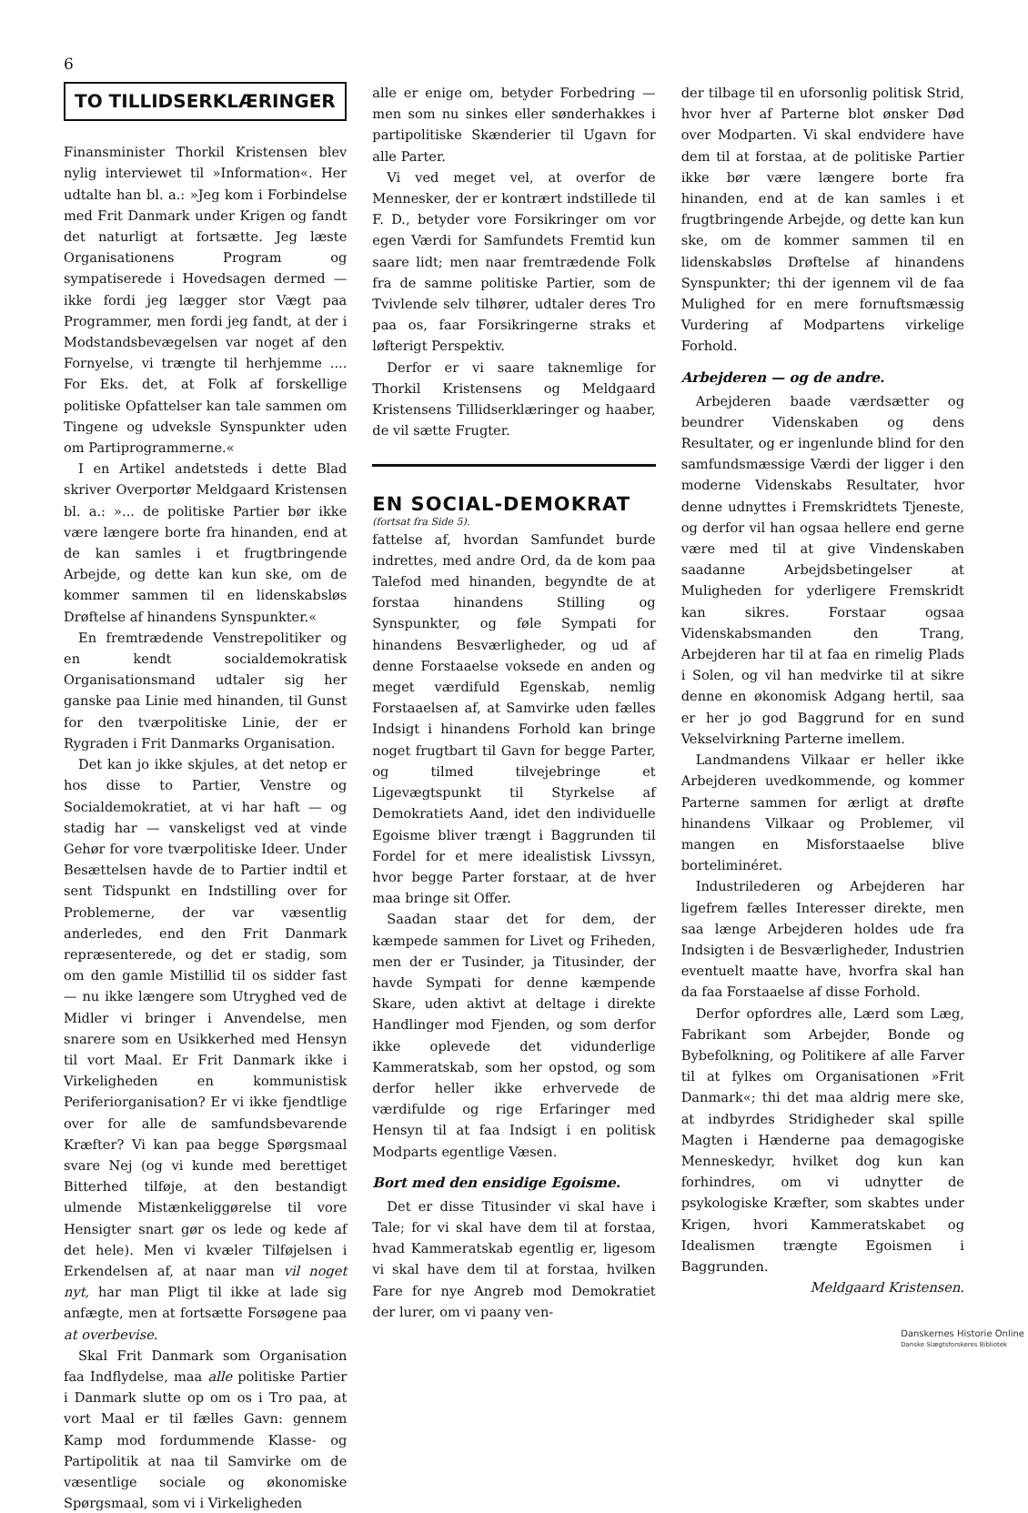6
TO TILLIDSERKLÆRINGER
Finansminister Thorkil Kristensen blev nylig interviewet til »Information«. Her udtalte han bl. a.: »Jeg kom i Forbindelse med Frit Danmark under Krigen og fandt det naturligt at fortsætte. Jeg læste Organisationens Program og sympatiserede i Hovedsagen dermed — ikke fordi jeg lægger stor Vægt paa Programmer, men fordi jeg fandt, at der i Modstandsbevægelsen var noget af den Fornyelse, vi trængte til herhjemme .... For Eks. det, at Folk af forskellige politiske Opfattelser kan tale sammen om Tingene og udveksle Synspunkter uden om Partiprogrammerne.«
I en Artikel andetsteds i dette Blad skriver Overportør Meldgaard Kristensen bl. a.: »... de politiske Partier bør ikke være længere borte fra hinanden, end at de kan samles i et frugtbringende Arbejde, og dette kan kun ske, om de kommer sammen til en lidenskabsløs Drøftelse af hinandens Synspunkter.«
En fremtrædende Venstrepolitiker og en kendt socialdemokratisk Organisationsmand udtaler sig her ganske paa Linie med hinanden, til Gunst for den tværpolitiske Linie, der er Rygraden i Frit Danmarks Organisation.
Det kan jo ikke skjules, at det netop er hos disse to Partier, Venstre og Socialdemokratiet, at vi har haft — og stadig har — vanskeligst ved at vinde Gehør for vore tværpolitiske Ideer. Under Besættelsen havde de to Partier indtil et sent Tidspunkt en Indstilling over for Problemerne, der var væsentlig anderledes, end den Frit Danmark repræsenterede, og det er stadig, som om den gamle Mistillid til os sidder fast — nu ikke længere som Utryghed ved de Midler vi bringer i Anvendelse, men snarere som en Usikkerhed med Hensyn til vort Maal. Er Frit Danmark ikke i Virkeligheden en kommunistisk Periferiorganisation? Er vi ikke fjendtlige over for alle de samfundsbevarende Kræfter? Vi kan paa begge Spørgsmaal svare Nej (og vi kunde med berettiget Bitterhed tilføje, at den bestandigt ulmende Mistænkeliggørelse til vore Hensigter snart gør os lede og kede af det hele). Men vi kvæler Tilføjelsen i Erkendelsen af, at naar man vil noget nyt, har man Pligt til ikke at lade sig anfægte, men at fortsætte Forsøgene paa at overbevise.
Skal Frit Danmark som Organisation faa Indflydelse, maa alle politiske Partier i Danmark slutte op om os i Tro paa, at vort Maal er til fælles Gavn: gennem Kamp mod fordummende Klasse- og Partipolitik at naa til Samvirke om de væsentlige sociale og økonomiske Spørgsmaal, som vi i Virkeligheden
alle er enige om, betyder Forbedring — men som nu sinkes eller sønderhakkes i partipolitiske Skænderier til Ugavn for alle Parter.
Vi ved meget vel, at overfor de Mennesker, der er kontrært indstillede til F. D., betyder vore Forsikringer om vor egen Værdi for Samfundets Fremtid kun saare lidt; men naar fremtrædende Folk fra de samme politiske Partier, som de Tvivlende selv tilhører, udtaler deres Tro paa os, faar Forsikringerne straks et løfterigt Perspektiv.
Derfor er vi saare taknemlige for Thorkil Kristensens og Meldgaard Kristensens Tillidserklæringer og haaber, de vil sætte Frugter.
EN SOCIAL-DEMOKRAT
(fortsat fra Side 5).
fattelse af, hvordan Samfundet burde indrettes, med andre Ord, da de kom paa Talefod med hinanden, begyndte de at forstaa hinandens Stilling og Synspunkter, og føle Sympati for hinandens Besværligheder, og ud af denne Forstaaelse voksede en anden og meget værdifuld Egenskab, nemlig Forstaaelsen af, at Samvirke uden fælles Indsigt i hinandens Forhold kan bringe noget frugtbart til Gavn for begge Parter, og tilmed tilvejebringe et Ligevægtspunkt til Styrkelse af Demokratiets Aand, idet den individuelle Egoisme bliver trængt i Baggrunden til Fordel for et mere idealistisk Livssyn, hvor begge Parter forstaar, at de hver maa bringe sit Offer.
Saadan staar det for dem, der kæmpede sammen for Livet og Friheden, men der er Tusinder, ja Titusinder, der havde Sympati for denne kæmpende Skare, uden aktivt at deltage i direkte Handlinger mod Fjenden, og som derfor ikke oplevede det vidunderlige Kammeratskab, som her opstod, og som derfor heller ikke erhvervede de værdifulde og rige Erfaringer med Hensyn til at faa Indsigt i en politisk Modparts egentlige Væsen.
Bort med den ensidige Egoisme.
Det er disse Titusinder vi skal have i Tale; for vi skal have dem til at forstaa, hvad Kammeratskab egentlig er, ligesom vi skal have dem til at forstaa, hvilken Fare for nye Angreb mod Demokratiet der lurer, om vi paany ven-
der tilbage til en uforsonlig politisk Strid, hvor hver af Parterne blot ønsker Død over Modparten. Vi skal endvidere have dem til at forstaa, at de politiske Partier ikke bør være længere borte fra hinanden, end at de kan samles i et frugtbringende Arbejde, og dette kan kun ske, om de kommer sammen til en lidenskabsløs Drøftelse af hinandens Synspunkter; thi der igennem vil de faa Mulighed for en mere fornuftsmæssig Vurdering af Modpartens virkelige Forhold.
Arbejderen — og de andre.
Arbejderen baade værdsætter og beundrer Videnskaben og dens Resultater, og er ingenlunde blind for den samfundsmæssige Værdi der ligger i den moderne Videnskabs Resultater, hvor denne udnyttes i Fremskridtets Tjeneste, og derfor vil han ogsaa hellere end gerne være med til at give Vindenskaben saadanne Arbejdsbetingelser at Muligheden for yderligere Fremskridt kan sikres. Forstaar ogsaa Videnskabsmanden den Trang, Arbejderen har til at faa en rimelig Plads i Solen, og vil han medvirke til at sikre denne en økonomisk Adgang hertil, saa er her jo god Baggrund for en sund Vekselvirkning Parterne imellem.
Landmandens Vilkaar er heller ikke Arbejderen uvedkommende, og kommer Parterne sammen for ærligt at drøfte hinandens Vilkaar og Problemer, vil mangen en Misforstaaelse blive borteliminéret.
Industrilederen og Arbejderen har ligefrem fælles Interesser direkte, men saa længe Arbejderen holdes ude fra Indsigten i de Besværligheder, Industrien eventuelt maatte have, hvorfra skal han da faa Forstaaelse af disse Forhold.
Derfor opfordres alle, Lærd som Læg, Fabrikant som Arbejder, Bonde og Bybefolkning, og Politikere af alle Farver til at fylkes om Organisationen »Frit Danmark«; thi det maa aldrig mere ske, at indbyrdes Stridigheder skal spille Magten i Hænderne paa demagogiske Menneskedyr, hvilket dog kun kan forhindres, om vi udnytter de psykologiske Kræfter, som skabtes under Krigen, hvori Kammeratskabet og Idealismen trængte Egoismen i Baggrunden.
Meldgaard Kristensen.
Danskernes Historie Online
Danske Slægtsforskeres Bibliotek